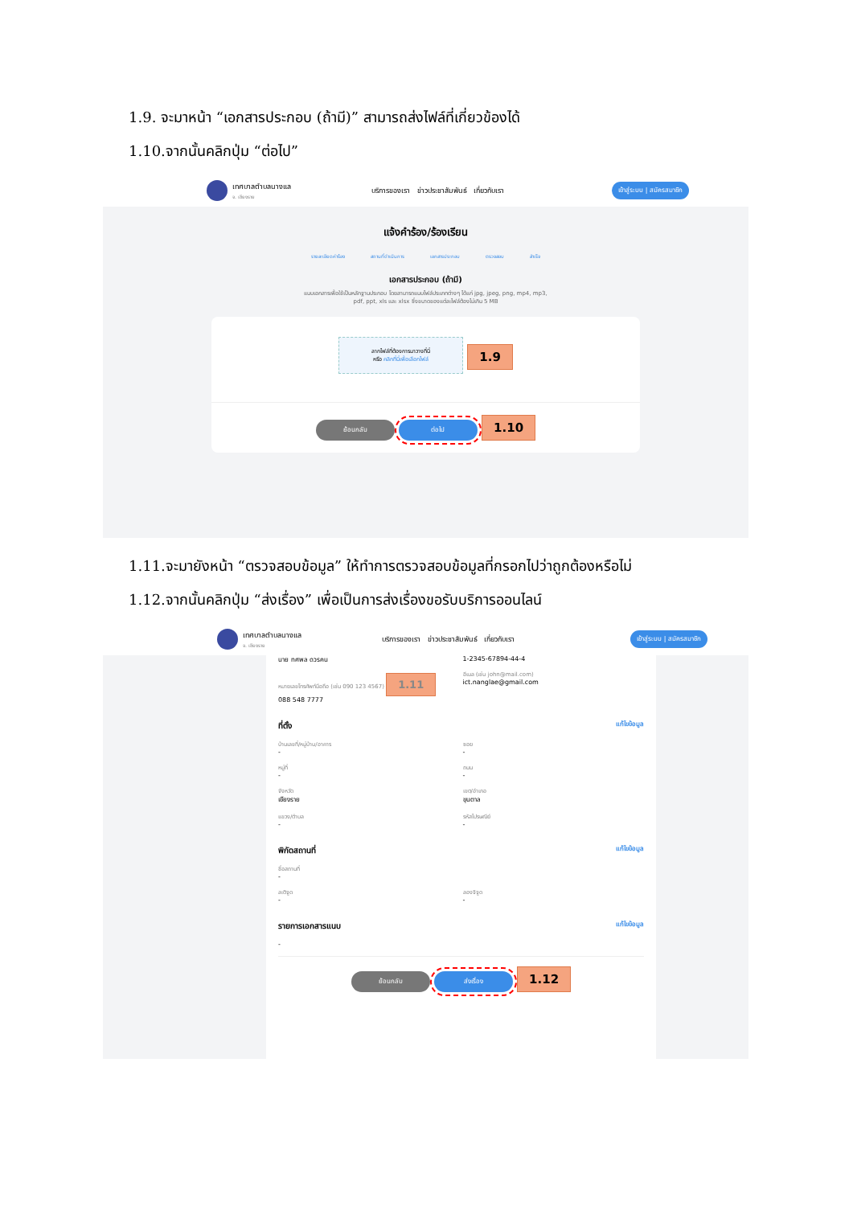1.9. จะมาหน้า “เอกสารประกอบ (ถ้ามี)” สามารถส่งไฟล์ที่เกี่ยวข้องได้
1.10.จากนั้นคลิกปุ่ม “ต่อไป”
เทศบาลตำบลนางแล
จ. เชียงราย
บริการของเรา ข่าวประชาสัมพันธ์ เกี่ยวกับเรา
เข้าสู่ระบบ | สมัครสมาชิก
แจ้งคำร้อง/ร้องเรียน
รายละเอียดคำร้อง สถานที่ดำเนินการ เอกสารประกอบ ตรวจสอบ สำเร็จ
เอกสารประกอบ (ถ้ามี)
แนบเอกสารเพื่อใช้เป็นหลักฐานประกอบ โดยสามารถแนบไฟล์ประเภทต่างๆ ได้แก่ jpg, jpeg, png, mp4, mp3, pdf, ppt, xls และ xlsx ซึ่งขนาดของแต่ละไฟล์ต้องไม่เกิน 5 MB
ลากไฟล์ที่ต้องการมาวางที่นี่
หรือ คลิกที่นี่เพื่อเลือกไฟล์ 1.9
ย้อนกลับ ต่อไป 1.10
1.11.จะมายังหน้า “ตรวจสอบข้อมูล” ให้ทำการตรวจสอบข้อมูลที่กรอกไปว่าถูกต้องหรือไม่
1.12.จากนั้นคลิกปุ่ม “ส่งเรื่อง” เพื่อเป็นการส่งเรื่องขอรับบริการออนไลน์
เทศบาลตำบลนางแล
จ. เชียงราย
บริการของเรา ข่าวประชาสัมพันธ์ เกี่ยวกับเรา
เข้าสู่ระบบ | สมัครสมาชิก
นาย ทศพล ดวรคน
หมายเลขโทรศัพท์มือถือ (เช่น 090 123 4567) 1.11
088 548 7777
1-2345-67894-44-4
อีเมล (เช่น john@mail.com)
ict.nanglae@gmail.com
ที่ตั้ง แก้ไขข้อมูล
บ้านเลขที่/หมู่บ้าน/อาคาร
-
หมู่ที่
-
จังหวัด
เชียงราย
แขวง/ตำบล
-
ซอย
-
ถนน
-
เขต/อำเภอ
ขุนตาล
รหัสไปรษณีย์
-
พิกัดสถานที่ แก้ไขข้อมูล
ชื่อสถานที่
-
ละติจูด
-
ลองจิจูด
-
รายการเอกสารแนบ แก้ไขข้อมูล
-
ย้อนกลับ ส่งเรื่อง 1.12